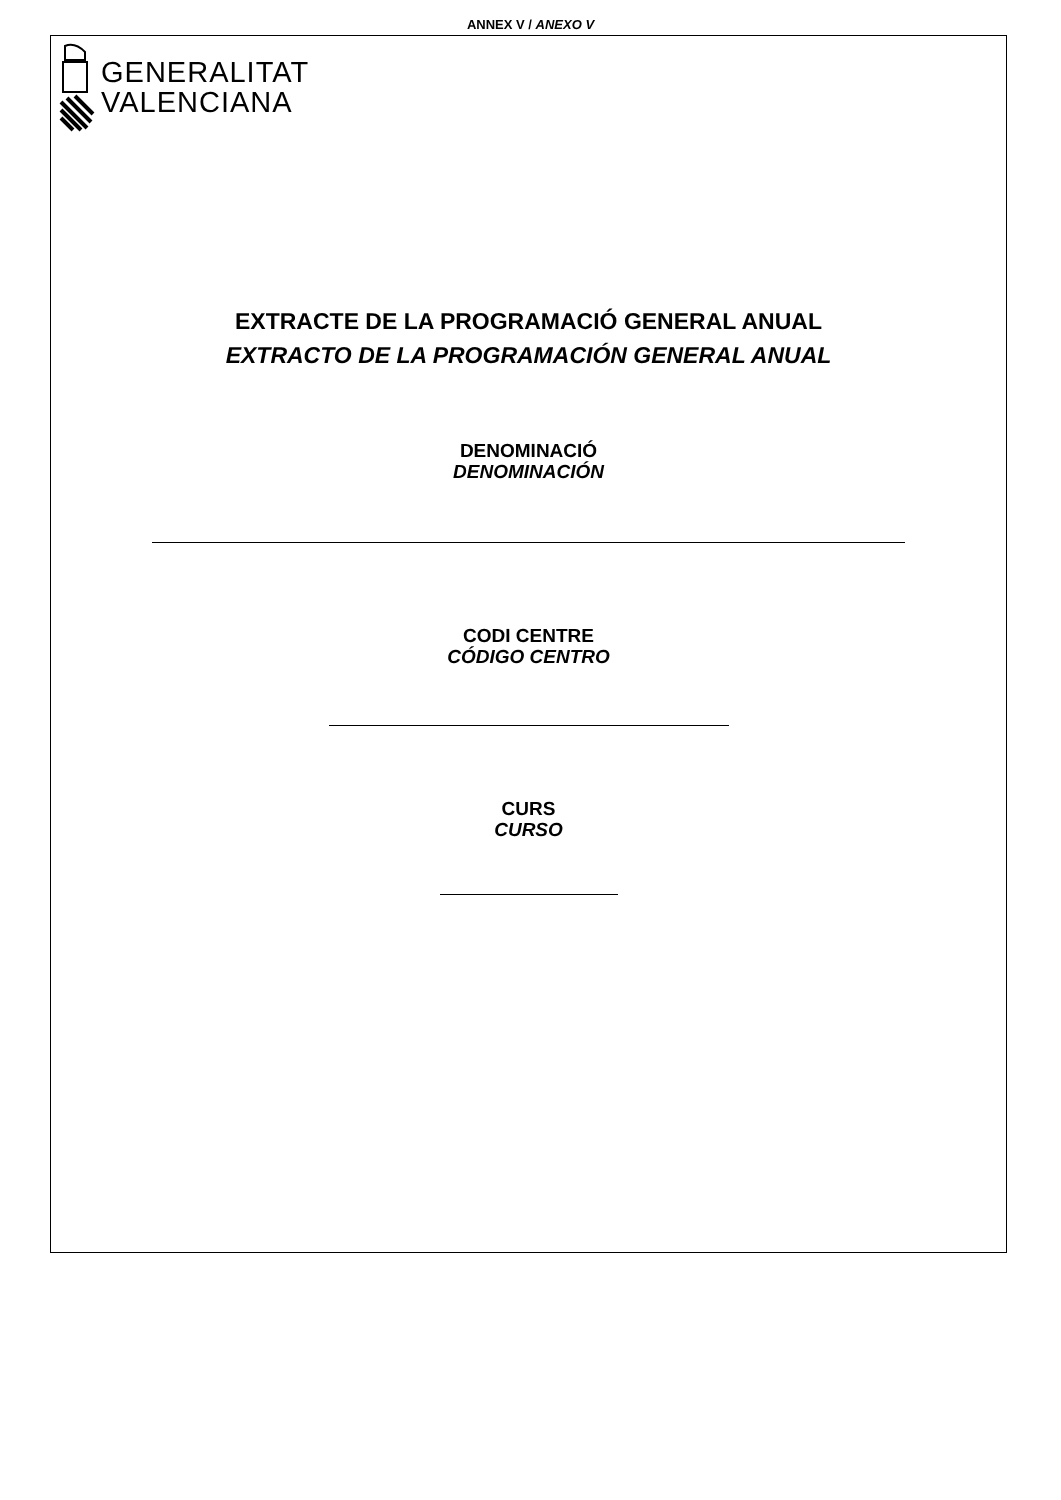ANNEX V / ANEXO V
GENERALITAT
VALENCIANA
EXTRACTE DE LA PROGRAMACIÓ GENERAL ANUAL
EXTRACTO DE LA PROGRAMACIÓN GENERAL ANUAL
DENOMINACIÓ
DENOMINACIÓN
CODI CENTRE
CÓDIGO CENTRO
CURS
CURSO